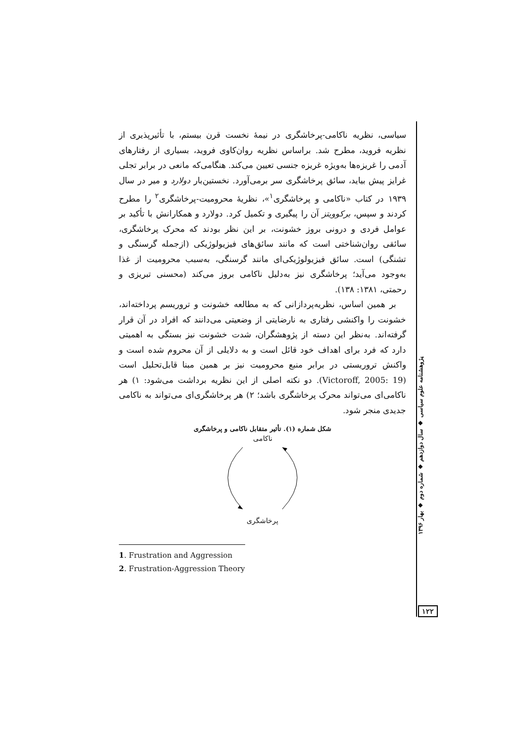سیاسی، نظریه ناکامی-پرخاشگری در نیمهٔ نخست قرن بیستم، با تأثیرپذیری از نظریه فروید، مطرح شد. براساس نظریه روان‌کاوی فروید، بسیاری از رفتارهای آدمی را غریزه‌ها به‌ویژه غریزه جنسی تعیین می‌کند. هنگامی‌که مانعی در برابر تجلی غرایز پیش بیاید، سائق پرخاشگری سر برمی‌آورد. نخستین‌بار دولارد و میر در سال ۱۹۳۹ در کتاب «ناکامی و پرخاشگری<sup>۱</sup>»، نظریهٔ محرومیت-پرخاشگری<sup>۲</sup> را مطرح کردند و سپس، برکوویتز آن را پیگیری و تکمیل کرد. دولارد و همکارانش با تأکید بر عوامل فردی و درونی بروز خشونت، بر این نظر بودند که محرک پرخاشگری، سائقی روان‌شناختی است که مانند سائق‌های فیزیولوژیکی (ازجمله گرسنگی و تشنگی) است. سائق فیزیولوژیکی‌ای مانند گرسنگی، به‌سبب محرومیت از غذا به‌وجود می‌آید؛ پرخاشگری نیز به‌دلیل ناکامی بروز می‌کند (محسنی تبریزی و رحمتی، ۱۳۸۱: ۱۳۸).
بر همین اساس، نظریه‌پردازانی که به مطالعه خشونت و تروریسم پرداخته‌اند، خشونت را واکنشی رفتاری به نارضایتی از وضعیتی می‌دانند که افراد در آن قرار گرفته‌اند. به‌نظر این دسته از پژوهشگران، شدت خشونت نیز بستگی به اهمیتی دارد که فرد برای اهداف خود قائل است و به دلایلی از آن محروم شده است و واکنش تروریستی در برابر منبع محرومیت نیز بر همین مبنا قابل‌تحلیل است (Victoroff, 2005: 19). دو نکته اصلی از این نظریه برداشت می‌شود: ۱) هر ناکامی‌ای می‌تواند محرک پرخاشگری باشد؛ ۲) هر پرخاشگری‌ای می‌تواند به ناکامی جدیدی منجر شود.
شکل شماره (۱). تأثیر متقابل ناکامی و پرخاشگری
ناکامی
پرخاشگری
1. Frustration and Aggression
2. Frustration-Aggression Theory
پژوهشنامه علوم سیاسی ◆ سال دوازدهم ◆ شماره دوم ◆ بهار ۱۳۹۶
۱۲۲